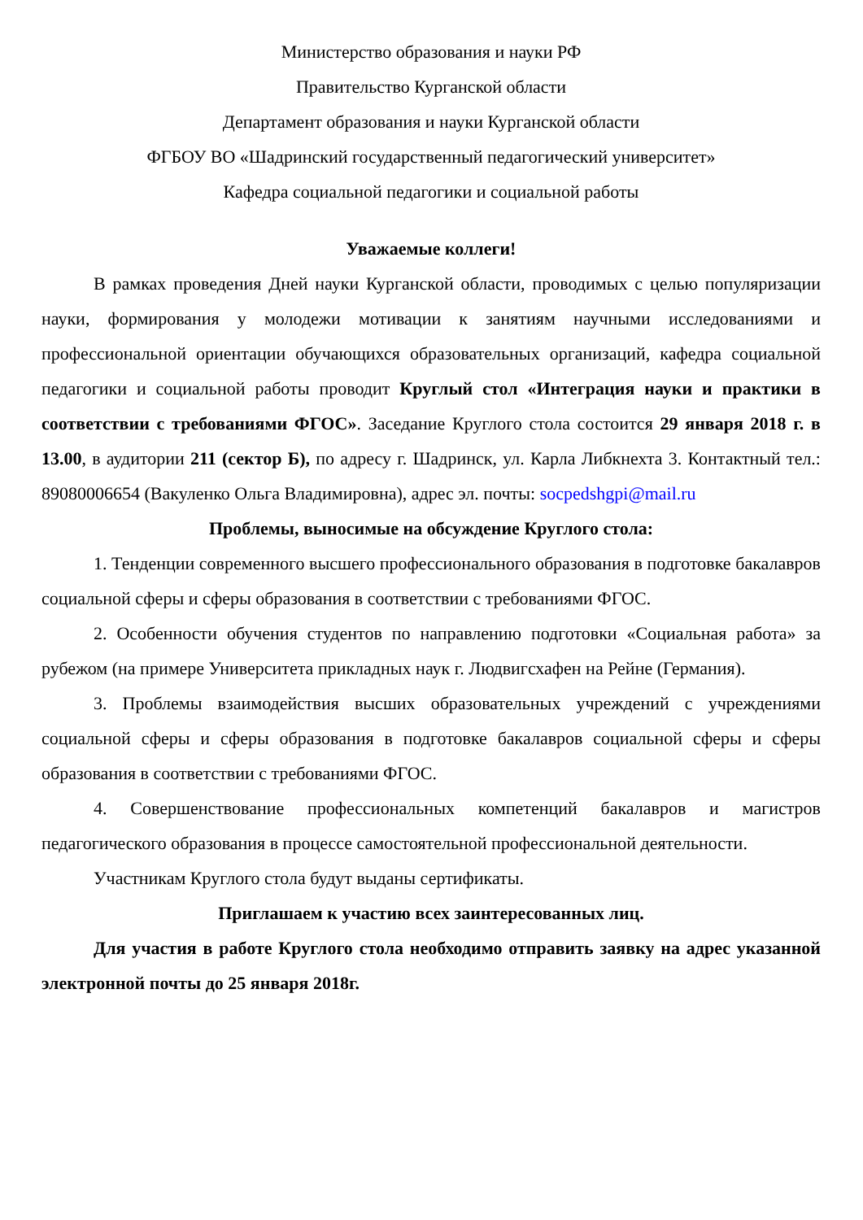Министерство образования и науки РФ
Правительство Курганской области
Департамент образования и науки Курганской области
ФГБОУ ВО «Шадринский государственный педагогический университет»
Кафедра социальной педагогики и социальной работы
Уважаемые коллеги!
В рамках проведения Дней науки Курганской области, проводимых с целью популяризации науки, формирования у молодежи мотивации к занятиям научными исследованиями и профессиональной ориентации обучающихся образовательных организаций, кафедра социальной педагогики и социальной работы проводит Круглый стол «Интеграция науки и практики в соответствии с требованиями ФГОС». Заседание Круглого стола состоится 29 января 2018 г. в 13.00, в аудитории 211 (сектор Б), по адресу г. Шадринск, ул. Карла Либкнехта 3. Контактный тел.: 89080006654 (Вакуленко Ольга Владимировна), адрес эл. почты: socpedshgpi@mail.ru
Проблемы, выносимые на обсуждение Круглого стола:
1. Тенденции современного высшего профессионального образования в подготовке бакалавров социальной сферы и сферы образования в соответствии с требованиями ФГОС.
2. Особенности обучения студентов по направлению подготовки «Социальная работа» за рубежом (на примере Университета прикладных наук г. Людвигсхафен на Рейне (Германия).
3. Проблемы взаимодействия высших образовательных учреждений с учреждениями социальной сферы и сферы образования в подготовке бакалавров социальной сферы и сферы образования в соответствии с требованиями ФГОС.
4. Совершенствование профессиональных компетенций бакалавров и магистров педагогического образования в процессе самостоятельной профессиональной деятельности.
Участникам Круглого стола будут выданы сертификаты.
Приглашаем к участию всех заинтересованных лиц.
Для участия в работе Круглого стола необходимо отправить заявку на адрес указанной электронной почты до 25 января 2018г.